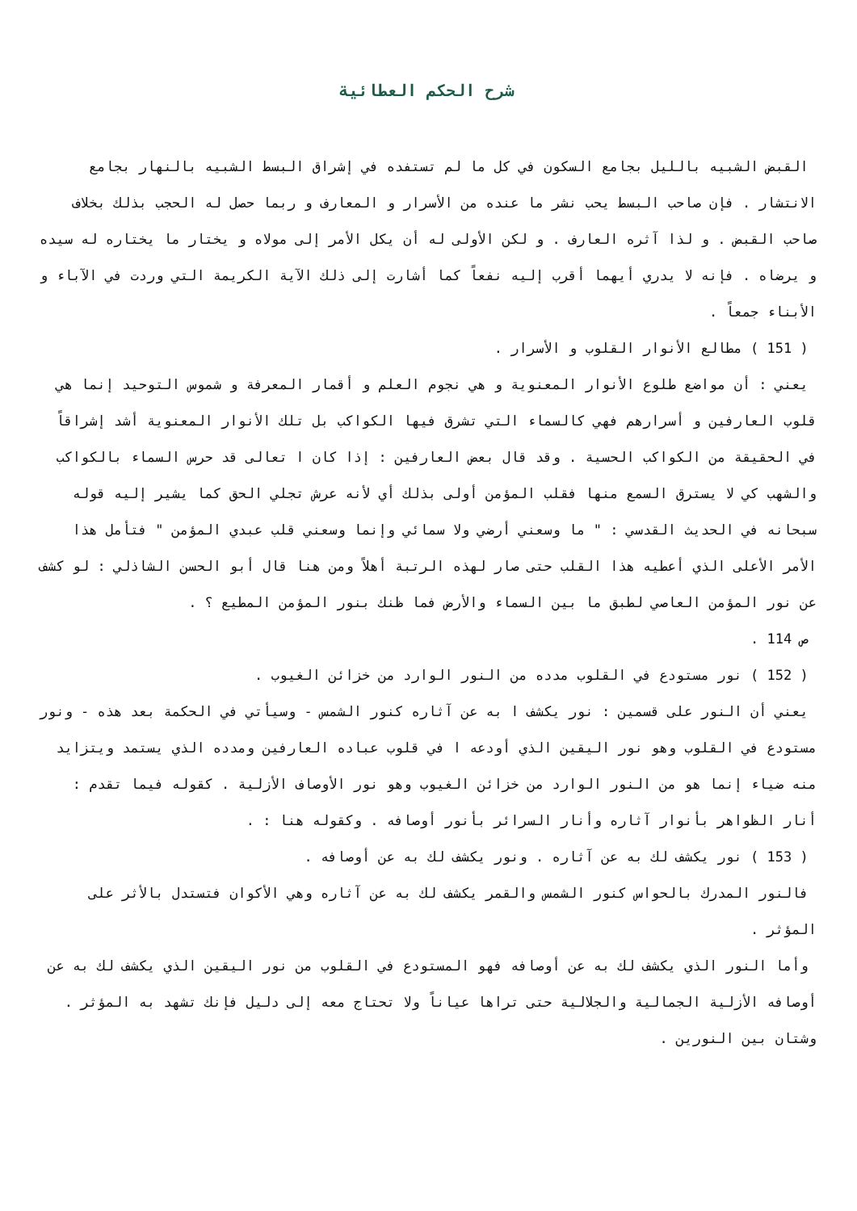شرح الحكم العطائية
القبض الشبيه بالليل بجامع السكون في كل ما لم تستفده في إشراق البسط الشبيه بالنهار بجامع الانتشار . فإن صاحب البسط يحب نشر ما عنده من الأسرار و المعارف و ربما حصل له الحجب بذلك بخلاف صاحب القبض . و لذا آثره العارف . و لكن الأولى له أن يكل الأمر إلى مولاه و يختار ما يختاره له سيده و يرضاه . فإنه لا يدري أيهما أقرب إليه نفعاً كما أشارت إلى ذلك الآية الكريمة التي وردت في الآباء و الأبناء جمعاً .
( 151 ) مطالع الأنوار القلوب و الأسرار .
يعني : أن مواضع طلوع الأنوار المعنوية و هي نجوم العلم و أقمار المعرفة و شموس التوحيد إنما هي قلوب العارفين و أسرارهم فهي كالسماء التي تشرق فيها الكواكب بل تلك الأنوار المعنوية أشد إشراقاً في الحقيقة من الكواكب الحسية . وقد قال بعض العارفين : إذا كان ا تعالى قد حرس السماء بالكواكب والشهب كي لا يسترق السمع منها فقلب المؤمن أولى بذلك أي لأنه عرش تجلي الحق كما يشير إليه قوله سبحانه في الحديث القدسي : " ما وسعني أرضي ولا سمائي وإنما وسعني قلب عبدي المؤمن " فتأمل هذا الأمر الأعلى الذي أعطيه هذا القلب حتى صار لهذه الرتبة أهلاً ومن هنا قال أبو الحسن الشاذلي : لو كشف عن نور المؤمن العاصي لطبق ما بين السماء والأرض فما ظنك بنور المؤمن المطيع ؟ .
ص 114 .
( 152 ) نور مستودع في القلوب مدده من النور الوارد من خزائن الغيوب .
يعني أن النور على قسمين : نور يكشف ا به عن آثاره كنور الشمس - وسيأتي في الحكمة بعد هذه - ونور مستودع في القلوب وهو نور اليقين الذي أودعه ا في قلوب عباده العارفين ومدده الذي يستمد ويتزايد منه ضياء إنما هو من النور الوارد من خزائن الغيوب وهو نور الأوصاف الأزلية . كقوله فيما تقدم : أنار الظواهر بأنوار آثاره وأنار السرائر بأنور أوصافه . وكقوله هنا : .
( 153 ) نور يكشف لك به عن آثاره . ونور يكشف لك به عن أوصافه .
فالنور المدرك بالحواس كنور الشمس والقمر يكشف لك به عن آثاره وهي الأكوان فتستدل بالأثر على المؤثر .
وأما النور الذي يكشف لك به عن أوصافه فهو المستودع في القلوب من نور اليقين الذي يكشف لك به عن أوصافه الأزلية الجمالية والجلالية حتى تراها عياناً ولا تحتاج معه إلى دليل فإنك تشهد به المؤثر . وشتان بين النورين .